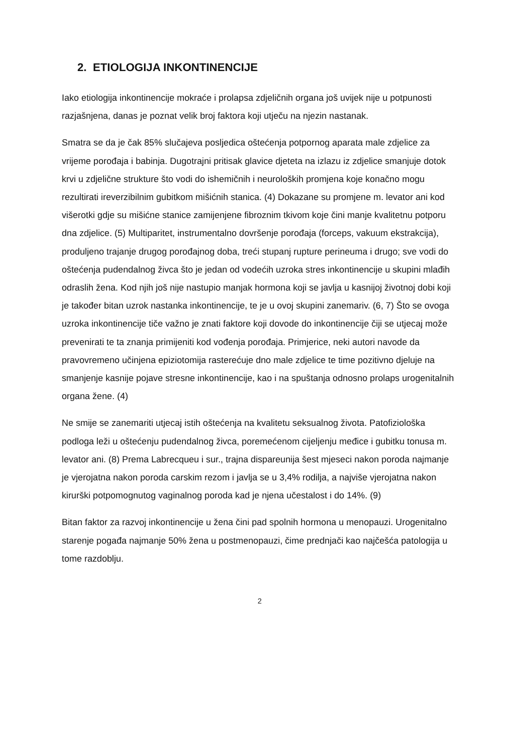2. ETIOLOGIJA INKONTINENCIJE
Iako etiologija inkontinencije mokraće i prolapsa zdjeličnih organa još uvijek nije u potpunosti razjašnjena, danas je poznat velik broj faktora koji utječu na njezin nastanak.
Smatra se da je čak 85% slučajeva posljedica oštećenja potpornog aparata male zdjelice za vrijeme porođaja i babinja. Dugotrajni pritisak glavice djeteta na izlazu iz zdjelice smanjuje dotok krvi u zdjelične strukture što vodi do ishemičnih i neuroloških promjena koje konačno mogu rezultirati ireverzibilnim gubitkom mišićnih stanica. (4) Dokazane su promjene m. levator ani kod višerotki gdje su mišićne stanice zamijenjene fibroznim tkivom koje čini manje kvalitetnu potporu dna zdjelice. (5) Multiparitet, instrumentalno dovršenje porođaja (forceps, vakuum ekstrakcija), produljeno trajanje drugog porođajnog doba, treći stupanj rupture perineuma i drugo; sve vodi do oštećenja pudendalnog živca što je jedan od vodećih uzroka stres inkontinencije u skupini mlađih odraslih žena. Kod njih još nije nastupio manjak hormona koji se javlja u kasnijoj životnoj dobi koji je također bitan uzrok nastanka inkontinencije, te je u ovoj skupini zanemariv. (6, 7) Što se ovoga uzroka inkontinencije tiče važno je znati faktore koji dovode do inkontinencije čiji se utjecaj može prevenirati te ta znanja primijeniti kod vođenja porođaja. Primjerice, neki autori navode da pravovremeno učinjena epiziotomija rasterećuje dno male zdjelice te time pozitivno djeluje na smanjenje kasnije pojave stresne inkontinencije, kao i na spuštanja odnosno prolaps urogenitalnih organa žene. (4)
Ne smije se zanemariti utjecaj istih oštećenja na kvalitetu seksualnog života. Patofiziološka podloga leži u oštećenju pudendalnog živca, poremećenom cijeljenju međice i gubitku tonusa m. levator ani. (8) Prema Labrecqueu i sur., trajna dispareunija šest mjeseci nakon poroda najmanje je vjerojatna nakon poroda carskim rezom i javlja se u 3,4% rodilja, a najviše vjerojatna nakon kirurški potpomognutog vaginalnog poroda kad je njena učestalost i do 14%. (9)
Bitan faktor za razvoj inkontinencije u žena čini pad spolnih hormona u menopauzi. Urogenitalno starenje pogađa najmanje 50% žena u postmenopauzi, čime prednjači kao najčešća patologija u tome razdoblju.
2